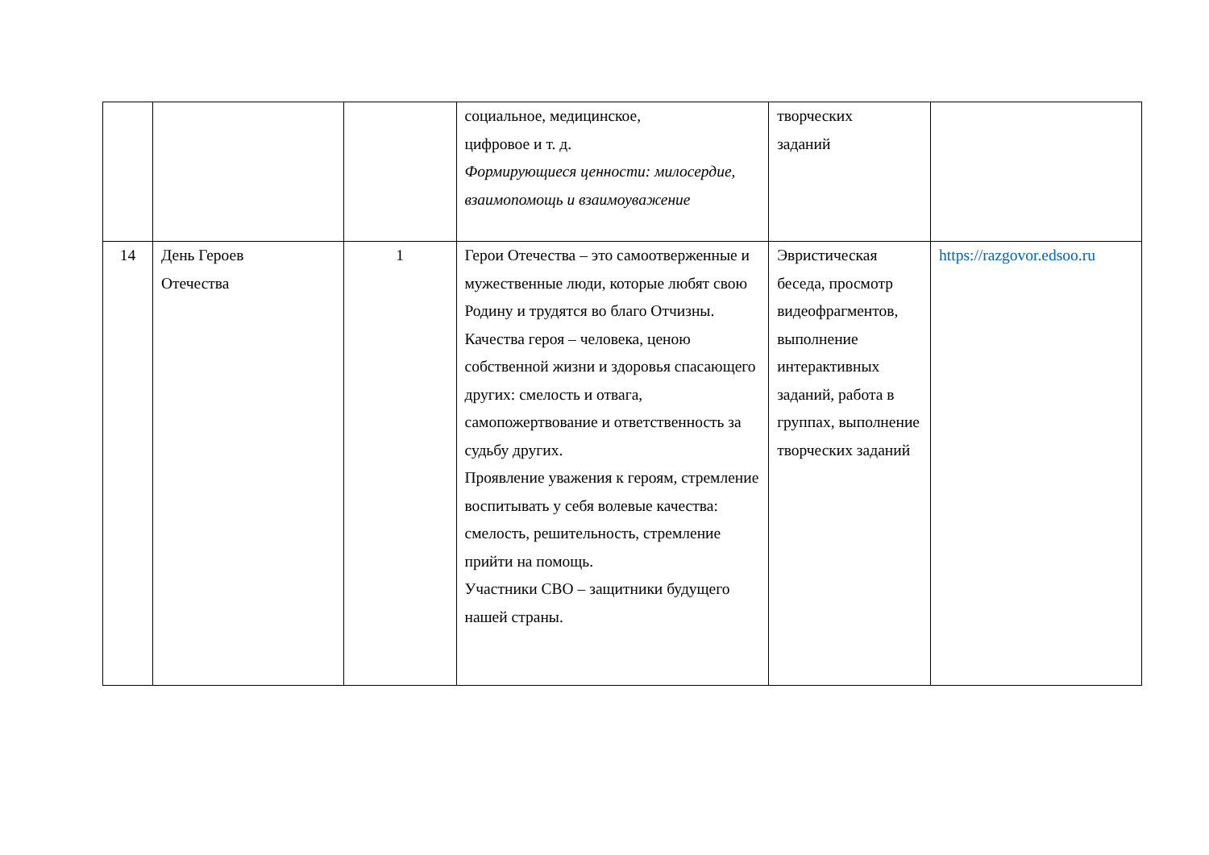| | | | социальное, медицинское, цифровое и т. д. Формирующиеся ценности: милосердие, взаимопомощь и взаимоуважение | творческих заданий | |
| 14 | День Героев Отечества | 1 | Герои Отечества – это самоотверженные и мужественные люди, которые любят свою Родину и трудятся во благо Отчизны. Качества героя – человека, ценою собственной жизни и здоровья спасающего других: смелость и отвага, самопожертвование и ответственность за судьбу других. Проявление уважения к героям, стремление воспитывать у себя волевые качества: смелость, решительность, стремление прийти на помощь. Участники СВО – защитники будущего нашей страны. | Эвристическая беседа, просмотр видеофрагментов, выполнение интерактивных заданий, работа в группах, выполнение творческих заданий | https://razgovor.edsoo.ru |